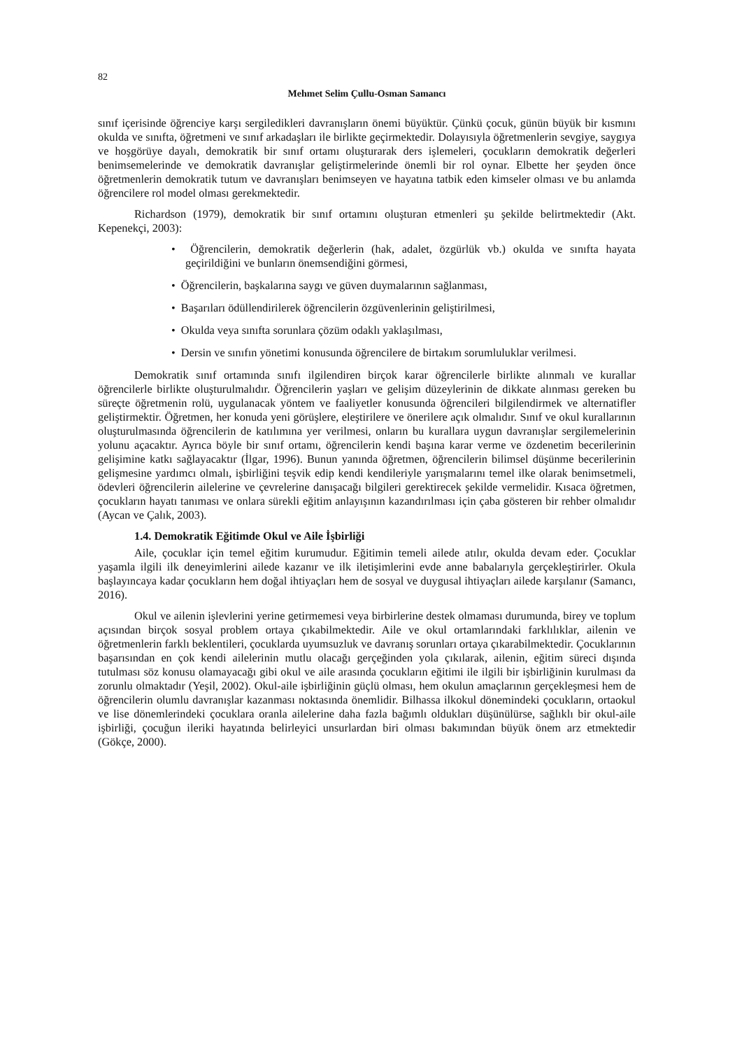82
Mehmet Selim Çullu-Osman Samancı
sınıf içerisinde öğrenciye karşı sergiledikleri davranışların önemi büyüktür. Çünkü çocuk, günün büyük bir kısmını okulda ve sınıfta, öğretmeni ve sınıf arkadaşları ile birlikte geçirmektedir. Dolayısıyla öğretmenlerin sevgiye, saygıya ve hoşgörüye dayalı, demokratik bir sınıf ortamı oluşturarak ders işlemeleri, çocukların demokratik değerleri benimsemelerinde ve demokratik davranışlar geliştirmelerinde önemli bir rol oynar. Elbette her şeyden önce öğretmenlerin demokratik tutum ve davranışları benimseyen ve hayatına tatbik eden kimseler olması ve bu anlamda öğrencilere rol model olması gerekmektedir.
Richardson (1979), demokratik bir sınıf ortamını oluşturan etmenleri şu şekilde belirtmektedir (Akt. Kepenekçi, 2003):
• Öğrencilerin, demokratik değerlerin (hak, adalet, özgürlük vb.) okulda ve sınıfta hayata geçirildiğini ve bunların önemsendiğini görmesi,
• Öğrencilerin, başkalarına saygı ve güven duymalarının sağlanması,
• Başarıları ödüllendirilerek öğrencilerin özgüvenlerinin geliştirilmesi,
• Okulda veya sınıfta sorunlara çözüm odaklı yaklaşılması,
• Dersin ve sınıfın yönetimi konusunda öğrencilere de birtakım sorumluluklar verilmesi.
Demokratik sınıf ortamında sınıfı ilgilendiren birçok karar öğrencilerle birlikte alınmalı ve kurallar öğrencilerle birlikte oluşturulmalıdır. Öğrencilerin yaşları ve gelişim düzeylerinin de dikkate alınması gereken bu süreçte öğretmenin rolü, uygulanacak yöntem ve faaliyetler konusunda öğrencileri bilgilendirmek ve alternatifler geliştirmektir. Öğretmen, her konuda yeni görüşlere, eleştirilere ve önerilere açık olmalıdır. Sınıf ve okul kurallarının oluşturulmasında öğrencilerin de katılımına yer verilmesi, onların bu kurallara uygun davranışlar sergilemelerinin yolunu açacaktır. Ayrıca böyle bir sınıf ortamı, öğrencilerin kendi başına karar verme ve özdenetim becerilerinin gelişimine katkı sağlayacaktır (İlgar, 1996). Bunun yanında öğretmen, öğrencilerin bilimsel düşünme becerilerinin gelişmesine yardımcı olmalı, işbirliğini teşvik edip kendi kendileriyle yarışmalarını temel ilke olarak benimsetmeli, ödevleri öğrencilerin ailelerine ve çevrelerine danışacağı bilgileri gerektirecek şekilde vermelidir. Kısaca öğretmen, çocukların hayatı tanıması ve onlara sürekli eğitim anlayışının kazandırılması için çaba gösteren bir rehber olmalıdır (Aycan ve Çalık, 2003).
1.4. Demokratik Eğitimde Okul ve Aile İşbirliği
Aile, çocuklar için temel eğitim kurumudur. Eğitimin temeli ailede atılır, okulda devam eder. Çocuklar yaşamla ilgili ilk deneyimlerini ailede kazanır ve ilk iletişimlerini evde anne babalarıyla gerçekleştirirler. Okula başlayıncaya kadar çocukların hem doğal ihtiyaçları hem de sosyal ve duygusal ihtiyaçları ailede karşılanır (Samancı, 2016).
Okul ve ailenin işlevlerini yerine getirmemesi veya birbirlerine destek olmaması durumunda, birey ve toplum açısından birçok sosyal problem ortaya çıkabilmektedir. Aile ve okul ortamlarındaki farklılıklar, ailenin ve öğretmenlerin farklı beklentileri, çocuklarda uyumsuzluk ve davranış sorunları ortaya çıkarabilmektedir. Çocuklarının başarısından en çok kendi ailelerinin mutlu olacağı gerçeğinden yola çıkılarak, ailenin, eğitim süreci dışında tutulması söz konusu olamayacağı gibi okul ve aile arasında çocukların eğitimi ile ilgili bir işbirliğinin kurulması da zorunlu olmaktadır (Yeşil, 2002). Okul-aile işbirliğinin güçlü olması, hem okulun amaçlarının gerçekleşmesi hem de öğrencilerin olumlu davranışlar kazanması noktasında önemlidir. Bilhassa ilkokul dönemindeki çocukların, ortaokul ve lise dönemlerindeki çocuklara oranla ailelerine daha fazla bağımlı oldukları düşünülürse, sağlıklı bir okul-aile işbirliği, çocuğun ileriki hayatında belirleyici unsurlardan biri olması bakımından büyük önem arz etmektedir (Gökçe, 2000).